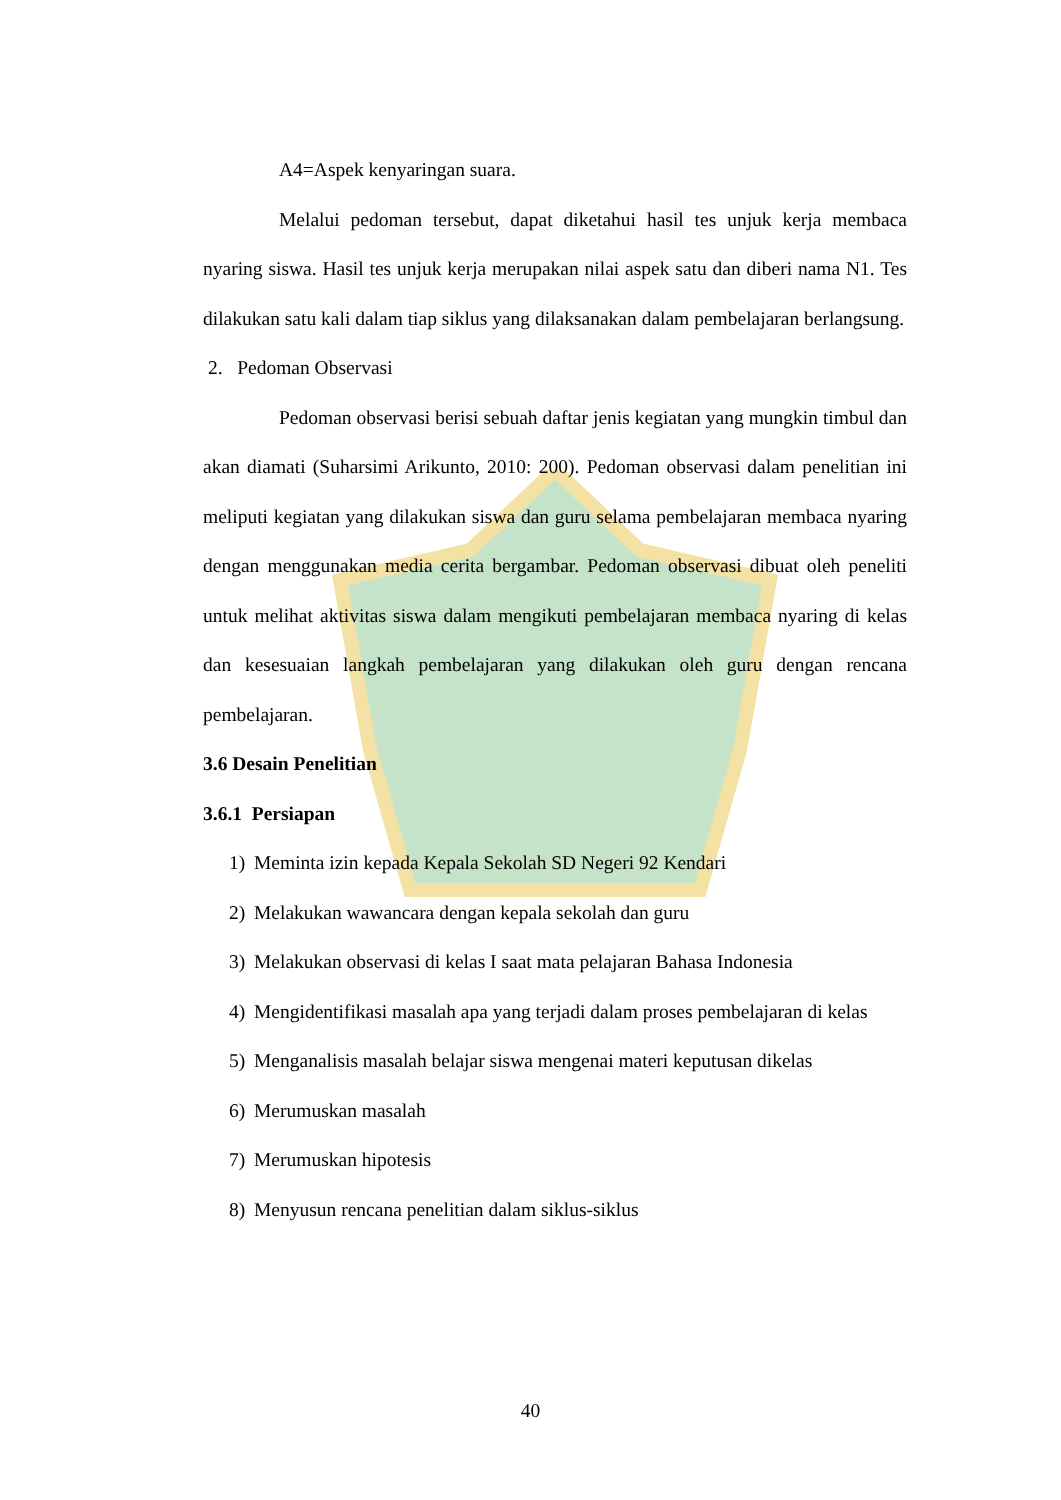A4=Aspek kenyaringan suara.
Melalui pedoman tersebut, dapat diketahui hasil tes unjuk kerja membaca nyaring siswa. Hasil tes unjuk kerja merupakan nilai aspek satu dan diberi nama N1. Tes dilakukan satu kali dalam tiap siklus yang dilaksanakan dalam pembelajaran berlangsung.
2. Pedoman Observasi
Pedoman observasi berisi sebuah daftar jenis kegiatan yang mungkin timbul dan akan diamati (Suharsimi Arikunto, 2010: 200). Pedoman observasi dalam penelitian ini meliputi kegiatan yang dilakukan siswa dan guru selama pembelajaran membaca nyaring dengan menggunakan media cerita bergambar. Pedoman observasi dibuat oleh peneliti untuk melihat aktivitas siswa dalam mengikuti pembelajaran membaca nyaring di kelas dan kesesuaian langkah pembelajaran yang dilakukan oleh guru dengan rencana pembelajaran.
3.6 Desain Penelitian
3.6.1 Persiapan
1) Meminta izin kepada Kepala Sekolah SD Negeri 92 Kendari
2) Melakukan wawancara dengan kepala sekolah dan guru
3) Melakukan observasi di kelas I saat mata pelajaran Bahasa Indonesia
4) Mengidentifikasi masalah apa yang terjadi dalam proses pembelajaran di kelas
5) Menganalisis masalah belajar siswa mengenai materi keputusan dikelas
6) Merumuskan masalah
7) Merumuskan hipotesis
8) Menyusun rencana penelitian dalam siklus-siklus
40